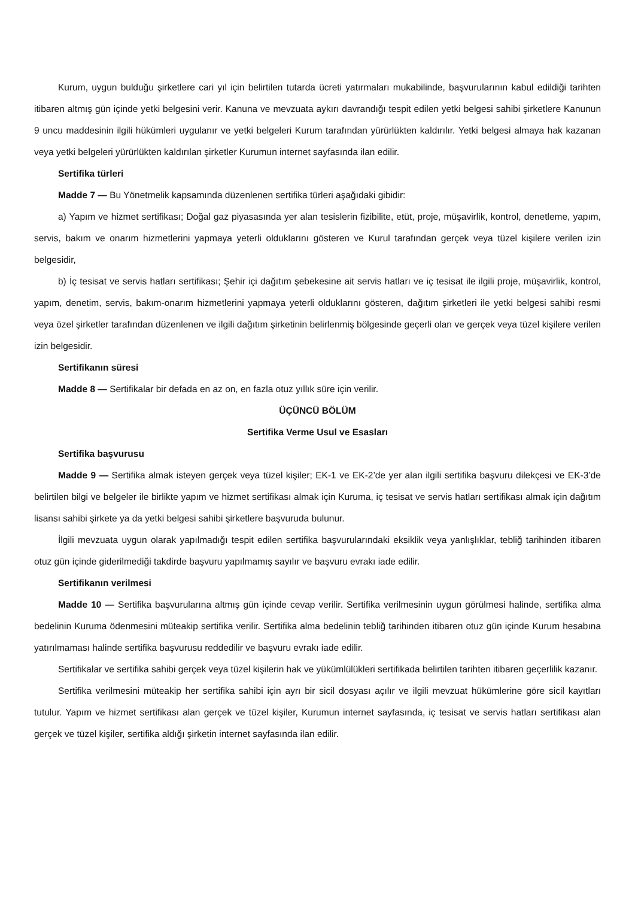Kurum, uygun bulduğu şirketlere cari yıl için belirtilen tutarda ücreti yatırmaları mukabilinde, başvurularının kabul edildiği tarihten itibaren altmış gün içinde yetki belgesini verir. Kanuna ve mevzuata aykırı davrandığı tespit edilen yetki belgesi sahibi şirketlere Kanunun 9 uncu maddesinin ilgili hükümleri uygulanır ve yetki belgeleri Kurum tarafından yürürlükten kaldırılır. Yetki belgesi almaya hak kazanan veya yetki belgeleri yürürlükten kaldırılan şirketler Kurumun internet sayfasında ilan edilir.
Sertifika türleri
Madde 7 — Bu Yönetmelik kapsamında düzenlenen sertifika türleri aşağıdaki gibidir:
a) Yapım ve hizmet sertifikası; Doğal gaz piyasasında yer alan tesislerin fizibilite, etüt, proje, müşavirlik, kontrol, denetleme, yapım, servis, bakım ve onarım hizmetlerini yapmaya yeterli olduklarını gösteren ve Kurul tarafından gerçek veya tüzel kişilere verilen izin belgesidir,
b) İç tesisat ve servis hatları sertifikası; Şehir içi dağıtım şebekesine ait servis hatları ve iç tesisat ile ilgili proje, müşavirlik, kontrol, yapım, denetim, servis, bakım-onarım hizmetlerini yapmaya yeterli olduklarını gösteren, dağıtım şirketleri ile yetki belgesi sahibi resmi veya özel şirketler tarafından düzenlenen ve ilgili dağıtım şirketinin belirlenmiş bölgesinde geçerli olan ve gerçek veya tüzel kişilere verilen izin belgesidir.
Sertifikanın süresi
Madde 8 — Sertifikalar bir defada en az on, en fazla otuz yıllık süre için verilir.
ÜÇÜNCÜ BÖLÜM
Sertifika Verme Usul ve Esasları
Sertifika başvurusu
Madde 9 — Sertifika almak isteyen gerçek veya tüzel kişiler; EK-1 ve EK-2’de yer alan ilgili sertifika başvuru dilekçesi ve EK-3’de belirtilen bilgi ve belgeler ile birlikte yapım ve hizmet sertifikası almak için Kuruma, iç tesisat ve servis hatları sertifikası almak için dağıtım lisansı sahibi şirkete ya da yetki belgesi sahibi şirketlere başvuruda bulunur.
İlgili mevzuata uygun olarak yapılmadığı tespit edilen sertifika başvurularındaki eksiklik veya yanlışlıklar, tebliğ tarihinden itibaren otuz gün içinde giderilmediği takdirde başvuru yapılmamış sayılır ve başvuru evrakı iade edilir.
Sertifikanın verilmesi
Madde 10 — Sertifika başvurularına altmış gün içinde cevap verilir. Sertifika verilmesinin uygun görülmesi halinde, sertifika alma bedelinin Kuruma ödenmesini müteakip sertifika verilir. Sertifika alma bedelinin tebliğ tarihinden itibaren otuz gün içinde Kurum hesabına yatırılmaması halinde sertifika başvurusu reddedilir ve başvuru evrakı iade edilir.
Sertifikalar ve sertifika sahibi gerçek veya tüzel kişilerin hak ve yükümlülükleri sertifikada belirtilen tarihten itibaren geçerlilik kazanır.
Sertifika verilmesini müteakip her sertifika sahibi için ayrı bir sicil dosyası açılır ve ilgili mevzuat hükümlerine göre sicil kayıtları tutulur. Yapım ve hizmet sertifikası alan gerçek ve tüzel kişiler, Kurumun internet sayfasında, iç tesisat ve servis hatları sertifikası alan gerçek ve tüzel kişiler, sertifika aldığı şirketin internet sayfasında ilan edilir.